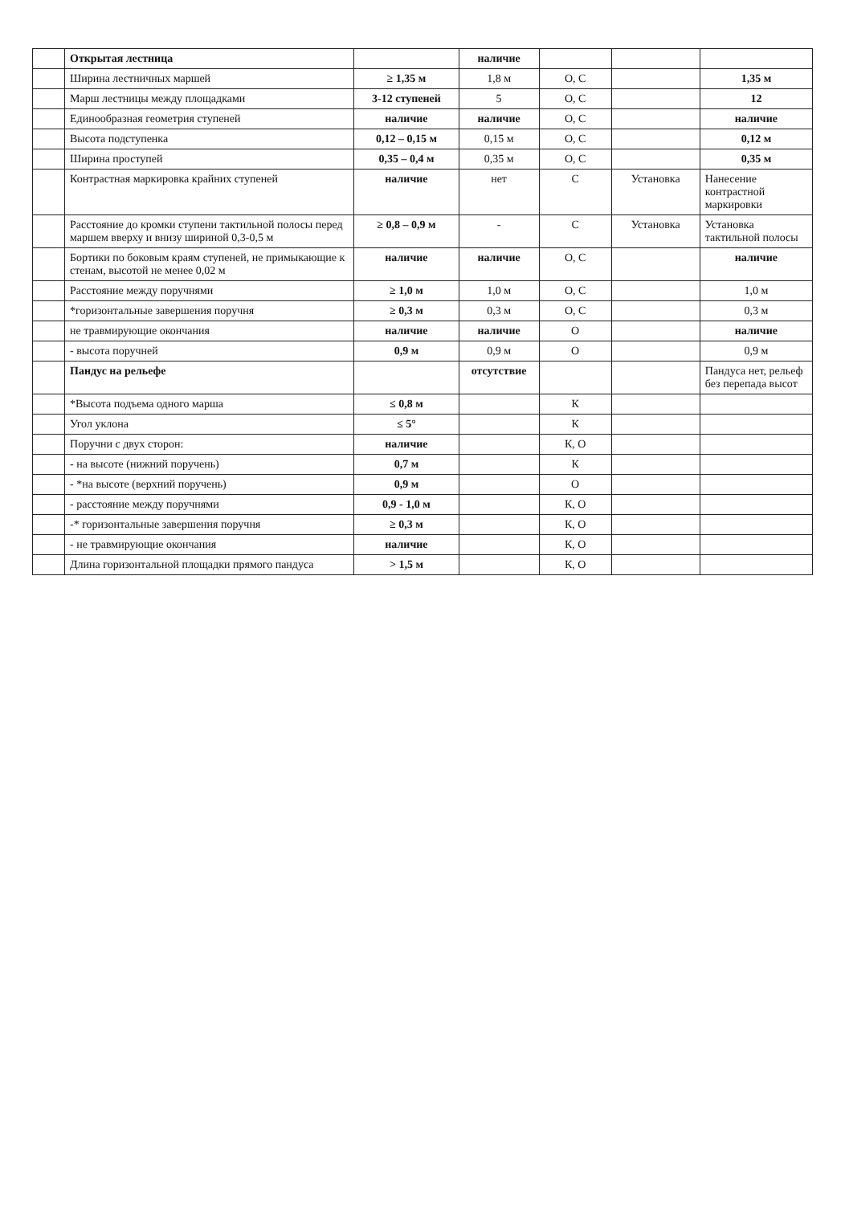| | Открытая лестница | | наличие | | | |
| | Ширина лестничных маршей | ≥ 1,35 м | 1,8 м | О, С | | 1,35 м |
| | Марш лестницы между площадками | 3-12 ступеней | 5 | О, С | | 12 |
| | Единообразная геометрия ступеней | наличие | наличие | О, С | | наличие |
| | Высота подступенка | 0,12 – 0,15 м | 0,15 м | О, С | | 0,12 м |
| | Ширина проступей | 0,35 – 0,4 м | 0,35 м | О, С | | 0,35 м |
| | Контрастная маркировка крайних ступеней | наличие | нет | С | Установка | Нанесение контрастной маркировки |
| | Расстояние до кромки ступени тактильной полосы перед маршем вверху и внизу шириной 0,3-0,5 м | ≥ 0,8 – 0,9 м | - | С | Установка | Установка тактильной полосы |
| | Бортики по боковым краям ступеней, не примыкающие к стенам, высотой не менее 0,02 м | наличие | наличие | О, С | | наличие |
| | Расстояние между поручнями | ≥ 1,0 м | 1,0 м | О, С | | 1,0 м |
| | *горизонтальные завершения поручня | ≥ 0,3 м | 0,3 м | О, С | | 0,3 м |
| | не травмирующие окончания | наличие | наличие | О | | наличие |
| | - высота поручней | 0,9 м | 0,9 м | О | | 0,9 м |
| | Пандус на рельефе | | отсутствие | | | Пандуса нет, рельеф без перепада высот |
| | *Высота подъема одного марша | ≤ 0,8 м | | К | | |
| | Угол уклона | ≤ 5° | | К | | |
| | Поручни с двух сторон: | наличие | | К, О | | |
| | - на высоте (нижний поручень) | 0,7 м | | К | | |
| | - *на высоте (верхний поручень) | 0,9 м | | О | | |
| | - расстояние между поручнями | 0,9 - 1,0 м | | К, О | | |
| | -* горизонтальные завершения поручня | ≥ 0,3 м | | К, О | | |
| | - не травмирующие окончания | наличие | | К, О | | |
| | Длина горизонтальной площадки прямого пандуса | > 1,5 м | | К, О | | |